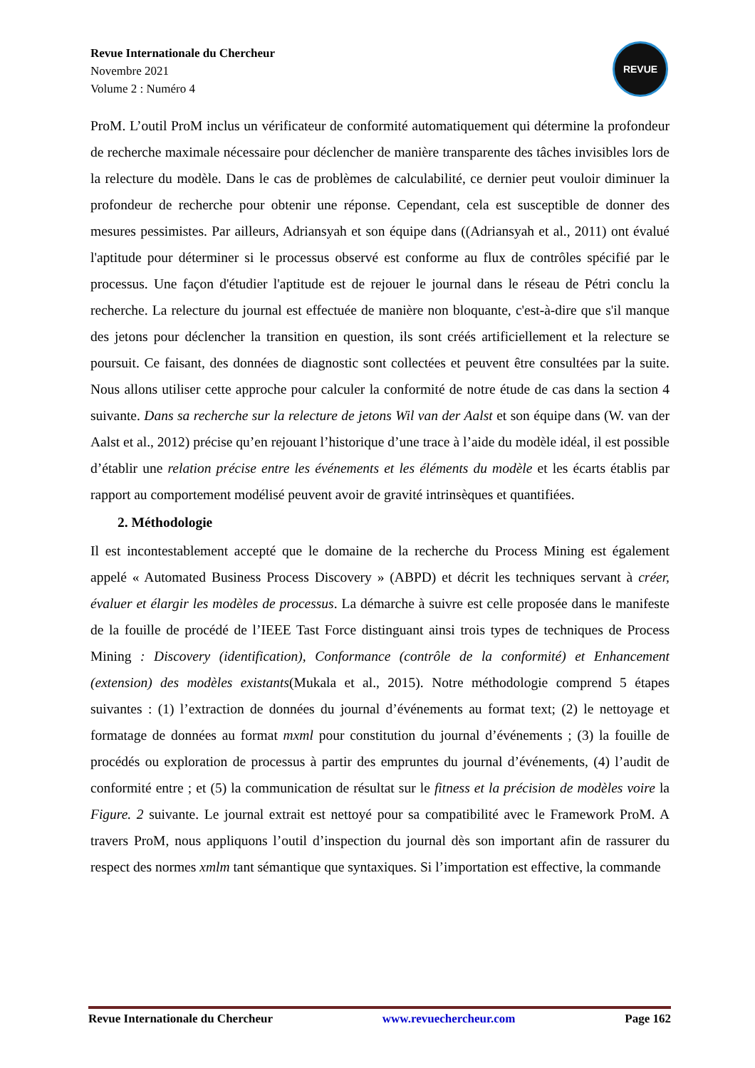Revue Internationale du Chercheur
Novembre 2021
Volume 2 : Numéro 4
REVUE
ProM. L’outil ProM inclus un vérificateur de conformité automatiquement qui détermine la profondeur de recherche maximale nécessaire pour déclencher de manière transparente des tâches invisibles lors de la relecture du modèle. Dans le cas de problèmes de calculabilité, ce dernier peut vouloir diminuer la profondeur de recherche pour obtenir une réponse. Cependant, cela est susceptible de donner des mesures pessimistes. Par ailleurs, Adriansyah et son équipe dans ((Adriansyah et al., 2011) ont évalué l'aptitude pour déterminer si le processus observé est conforme au flux de contrôles spécifié par le processus. Une façon d'étudier l'aptitude est de rejouer le journal dans le réseau de Pétri conclu la recherche. La relecture du journal est effectuée de manière non bloquante, c'est-à-dire que s'il manque des jetons pour déclencher la transition en question, ils sont créés artificiellement et la relecture se poursuit. Ce faisant, des données de diagnostic sont collectées et peuvent être consultées par la suite. Nous allons utiliser cette approche pour calculer la conformité de notre étude de cas dans la section 4 suivante. Dans sa recherche sur la relecture de jetons Wil van der Aalst et son équipe dans (W. van der Aalst et al., 2012) précise qu’en rejouant l’historique d’une trace à l’aide du modèle idéal, il est possible d’établir une relation précise entre les événements et les éléments du modèle et les écarts établis par rapport au comportement modélisé peuvent avoir de gravité intrinsèques et quantifiées.
2. Méthodologie
Il est incontestablement accepté que le domaine de la recherche du Process Mining est également appelé « Automated Business Process Discovery » (ABPD) et décrit les techniques servant à créer, évaluer et élargir les modèles de processus. La démarche à suivre est celle proposée dans le manifeste de la fouille de procédé de l’IEEE Tast Force distinguant ainsi trois types de techniques de Process Mining : Discovery (identification), Conformance (contrôle de la conformité) et Enhancement (extension) des modèles existants(Mukala et al., 2015). Notre méthodologie comprend 5 étapes suivantes : (1) l’extraction de données du journal d’événements au format text; (2) le nettoyage et formatage de données au format mxml pour constitution du journal d’événements ; (3) la fouille de procédés ou exploration de processus à partir des empruntes du journal d’événements, (4) l’audit de conformité entre ; et (5) la communication de résultat sur le fitness et la précision de modèles voire la Figure. 2 suivante. Le journal extrait est nettoyé pour sa compatibilité avec le Framework ProM. A travers ProM, nous appliquons l’outil d’inspection du journal dès son important afin de rassurer du respect des normes xmlm tant sémantique que syntaxiques. Si l’importation est effective, la commande
Revue Internationale du Chercheur www.revuechercheur.com Page 162